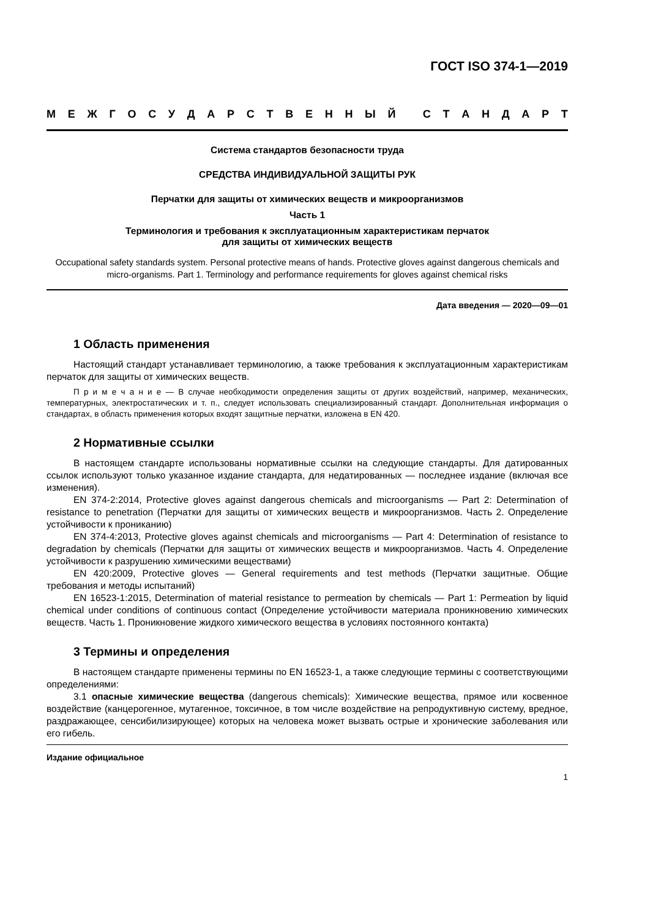ГОСТ ISO 374-1—2019
МЕЖГОСУДАРСТВЕННЫЙ СТАНДАРТ
Система стандартов безопасности труда
СРЕДСТВА ИНДИВИДУАЛЬНОЙ ЗАЩИТЫ РУК
Перчатки для защиты от химических веществ и микроорганизмов
Часть 1
Терминология и требования к эксплуатационным характеристикам перчаток
для защиты от химических веществ
Occupational safety standards system. Personal protective means of hands. Protective gloves against dangerous chemicals and micro-organisms. Part 1. Terminology and performance requirements for gloves against chemical risks
Дата введения — 2020—09—01
1 Область применения
Настоящий стандарт устанавливает терминологию, а также требования к эксплуатационным характеристикам перчаток для защиты от химических веществ.
П р и м е ч а н и е — В случае необходимости определения защиты от других воздействий, например, механических, температурных, электростатических и т. п., следует использовать специализированный стандарт. Дополнительная информация о стандартах, в область применения которых входят защитные перчатки, изложена в EN 420.
2 Нормативные ссылки
В настоящем стандарте использованы нормативные ссылки на следующие стандарты. Для датированных ссылок используют только указанное издание стандарта, для недатированных — последнее издание (включая все изменения).
EN 374-2:2014, Protective gloves against dangerous chemicals and microorganisms — Part 2: Determination of resistance to penetration (Перчатки для защиты от химических веществ и микроорганизмов. Часть 2. Определение устойчивости к прониканию)
EN 374-4:2013, Protective gloves against chemicals and microorganisms — Part 4: Determination of resistance to degradation by chemicals (Перчатки для защиты от химических веществ и микроорганизмов. Часть 4. Определение устойчивости к разрушению химическими веществами)
EN 420:2009, Protective gloves — General requirements and test methods (Перчатки защитные. Общие требования и методы испытаний)
EN 16523-1:2015, Determination of material resistance to permeation by chemicals — Part 1: Permeation by liquid chemical under conditions of continuous contact (Определение устойчивости материала проникновению химических веществ. Часть 1. Проникновение жидкого химического вещества в условиях постоянного контакта)
3 Термины и определения
В настоящем стандарте применены термины по EN 16523-1, а также следующие термины с соответствующими определениями:
3.1 опасные химические вещества (dangerous chemicals): Химические вещества, прямое или косвенное воздействие (канцерогенное, мутагенное, токсичное, в том числе воздействие на репродуктивную систему, вредное, раздражающее, сенсибилизирующее) которых на человека может вызвать острые и хронические заболевания или его гибель.
Издание официальное
1